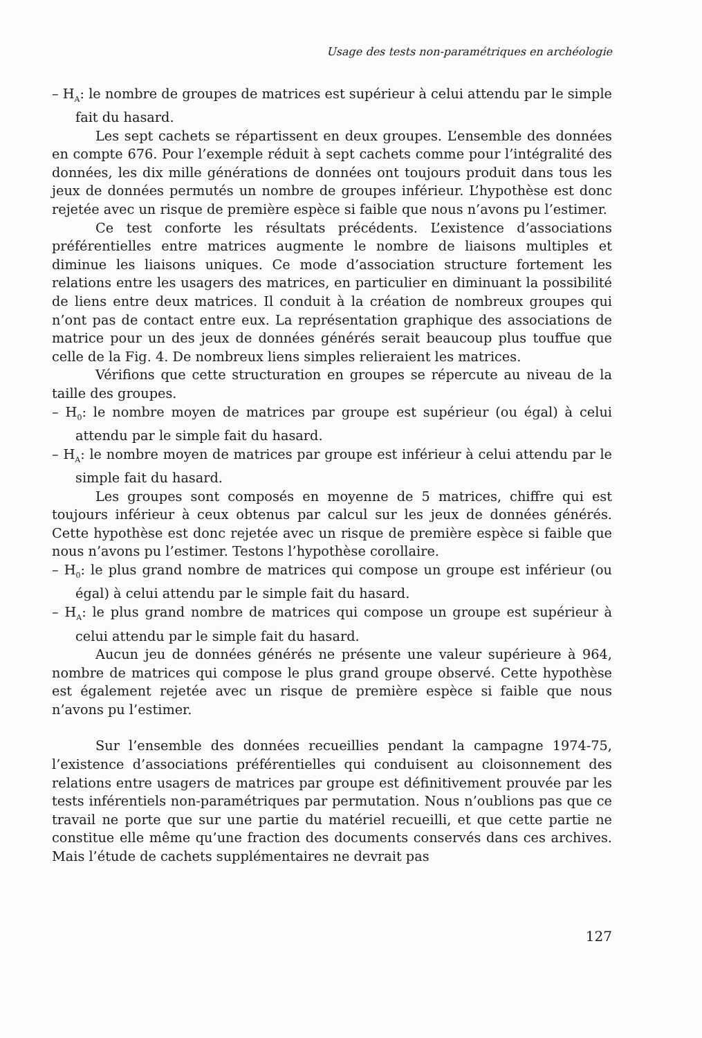Usage des tests non-paramétriques en archéologie
– H<sub>A</sub>: le nombre de groupes de matrices est supérieur à celui attendu par le simple fait du hasard.
Les sept cachets se répartissent en deux groupes. L’ensemble des données en compte 676. Pour l’exemple réduit à sept cachets comme pour l’intégralité des données, les dix mille générations de données ont toujours produit dans tous les jeux de données permutés un nombre de groupes inférieur. L’hypothèse est donc rejetée avec un risque de première espèce si faible que nous n’avons pu l’estimer.
Ce test conforte les résultats précédents. L’existence d’associations préférentielles entre matrices augmente le nombre de liaisons multiples et diminue les liaisons uniques. Ce mode d’association structure fortement les relations entre les usagers des matrices, en particulier en diminuant la possibilité de liens entre deux matrices. Il conduit à la création de nombreux groupes qui n’ont pas de contact entre eux. La représentation graphique des associations de matrice pour un des jeux de données générés serait beaucoup plus touffue que celle de la Fig. 4. De nombreux liens simples relieraient les matrices.
Vérifions que cette structuration en groupes se répercute au niveau de la taille des groupes.
– H<sub>0</sub>: le nombre moyen de matrices par groupe est supérieur (ou égal) à celui attendu par le simple fait du hasard.
– H<sub>A</sub>: le nombre moyen de matrices par groupe est inférieur à celui attendu par le simple fait du hasard.
Les groupes sont composés en moyenne de 5 matrices, chiffre qui est toujours inférieur à ceux obtenus par calcul sur les jeux de données générés. Cette hypothèse est donc rejetée avec un risque de première espèce si faible que nous n’avons pu l’estimer. Testons l’hypothèse corollaire.
– H<sub>0</sub>: le plus grand nombre de matrices qui compose un groupe est inférieur (ou égal) à celui attendu par le simple fait du hasard.
– H<sub>A</sub>: le plus grand nombre de matrices qui compose un groupe est supérieur à celui attendu par le simple fait du hasard.
Aucun jeu de données générés ne présente une valeur supérieure à 964, nombre de matrices qui compose le plus grand groupe observé. Cette hypothèse est également rejetée avec un risque de première espèce si faible que nous n’avons pu l’estimer.
Sur l’ensemble des données recueillies pendant la campagne 1974-75, l’existence d’associations préférentielles qui conduisent au cloisonnement des relations entre usagers de matrices par groupe est définitivement prouvée par les tests inférentiels non-paramétriques par permutation. Nous n’oublions pas que ce travail ne porte que sur une partie du matériel recueilli, et que cette partie ne constitue elle même qu’une fraction des documents conservés dans ces archives. Mais l’étude de cachets supplémentaires ne devrait pas
127